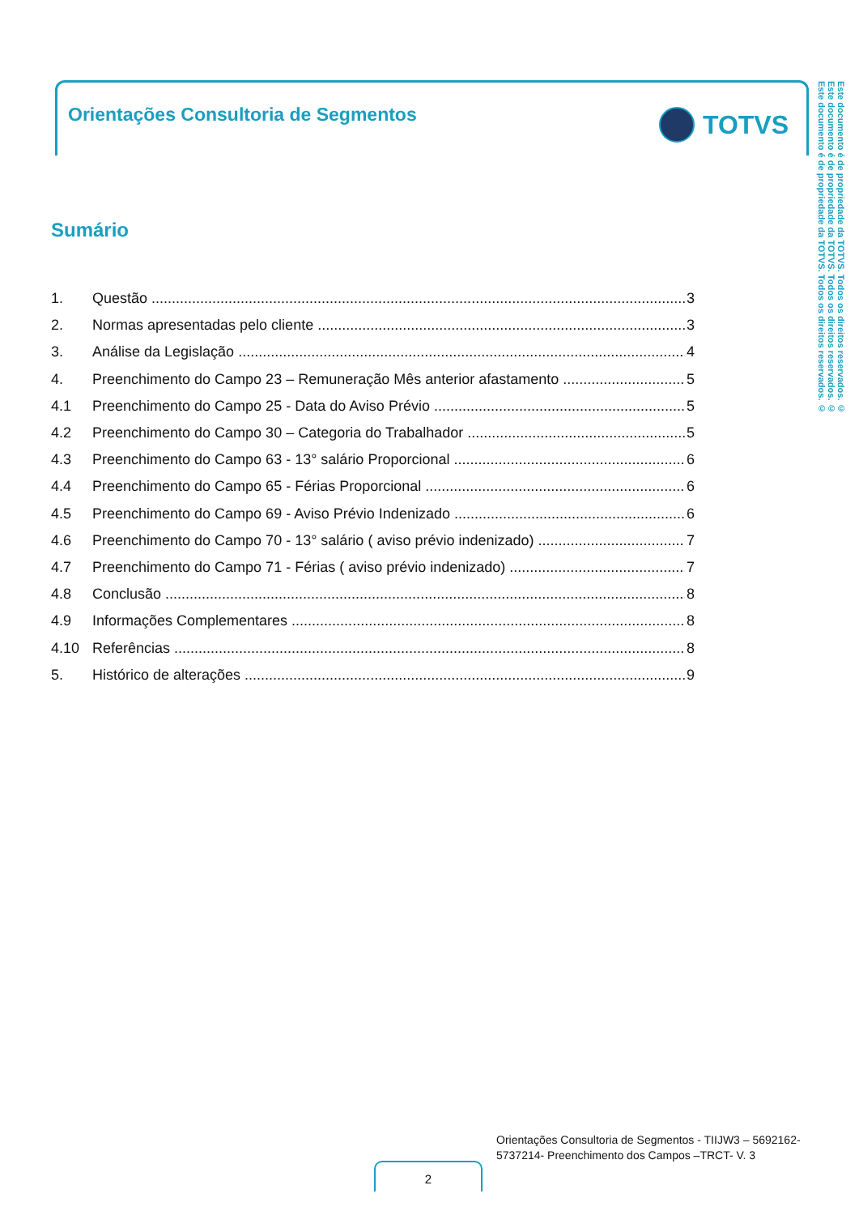Orientações Consultoria de Segmentos
TOTVS
Este documento é de propriedade da TOTVS. Todos os direitos reservados. ©
Este documento é de propriedade da TOTVS. Todos os direitos reservados. ©
Este documento é de propriedade da TOTVS. Todos os direitos reservados. ©
Sumário
1. Questão 3
2. Normas apresentadas pelo cliente 3
3. Análise da Legislação 4
4. Preenchimento do Campo 23 – Remuneração Mês anterior afastamento 5
4.1 Preenchimento do Campo 25 - Data do Aviso Prévio 5
4.2 Preenchimento do Campo 30 – Categoria do Trabalhador 5
4.3 Preenchimento do Campo 63 - 13° salário Proporcional 6
4.4 Preenchimento do Campo 65 - Férias Proporcional 6
4.5 Preenchimento do Campo 69 - Aviso Prévio Indenizado 6
4.6 Preenchimento do Campo 70 - 13° salário ( aviso prévio indenizado) 7
4.7 Preenchimento do Campo 71 - Férias ( aviso prévio indenizado) 7
4.8 Conclusão 8
4.9 Informações Complementares 8
4.10 Referências 8
5. Histórico de alterações 9
Orientações Consultoria de Segmentos - TIIJW3 – 5692162-
5737214- Preenchimento dos Campos –TRCT- V. 3
2